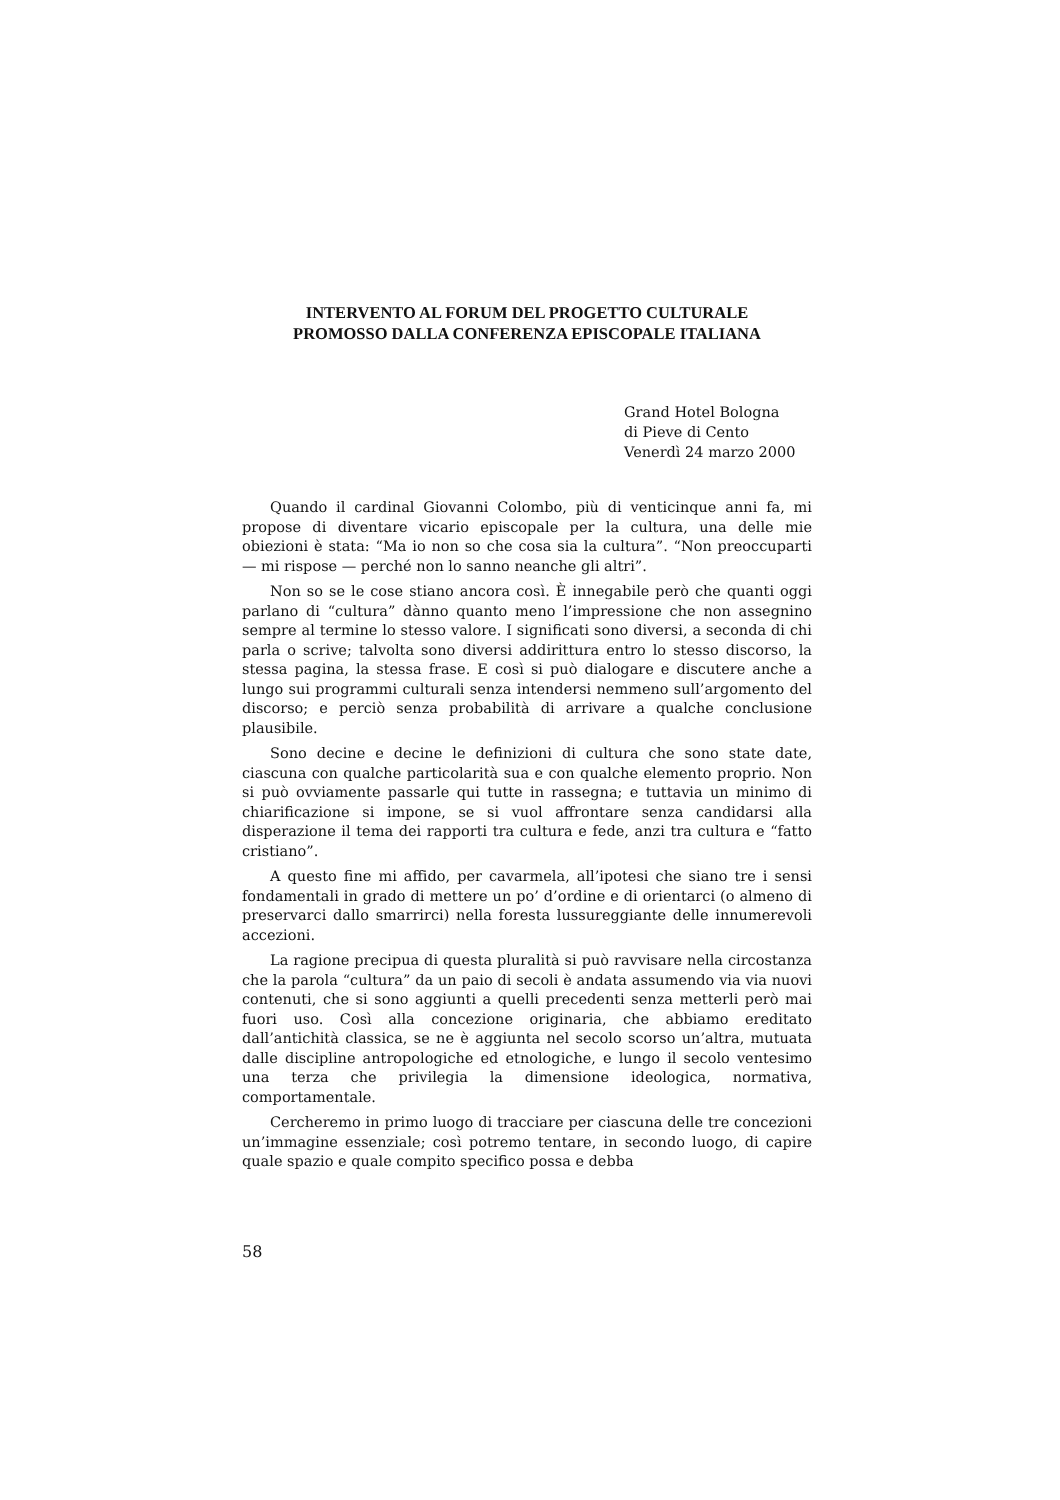INTERVENTO AL FORUM DEL PROGETTO CULTURALE
PROMOSSO DALLA CONFERENZA EPISCOPALE ITALIANA
Grand Hotel Bologna
di Pieve di Cento
Venerdì 24 marzo 2000
Quando il cardinal Giovanni Colombo, più di venticinque anni fa, mi propose di diventare vicario episcopale per la cultura, una delle mie obiezioni è stata: “Ma io non so che cosa sia la cultura”. “Non preoccuparti — mi rispose — perché non lo sanno neanche gli altri”.
Non so se le cose stiano ancora così. È innegabile però che quanti oggi parlano di “cultura” dànno quanto meno l’impressione che non assegnino sempre al termine lo stesso valore. I significati sono diversi, a seconda di chi parla o scrive; talvolta sono diversi addirittura entro lo stesso discorso, la stessa pagina, la stessa frase. E così si può dialogare e discutere anche a lungo sui programmi culturali senza intendersi nemmeno sull’argomento del discorso; e perciò senza probabilità di arrivare a qualche conclusione plausibile.
Sono decine e decine le definizioni di cultura che sono state date, ciascuna con qualche particolarità sua e con qualche elemento proprio. Non si può ovviamente passarle qui tutte in rassegna; e tuttavia un minimo di chiarificazione si impone, se si vuol affrontare senza candidarsi alla disperazione il tema dei rapporti tra cultura e fede, anzi tra cultura e “fatto cristiano”.
A questo fine mi affido, per cavarmela, all’ipotesi che siano tre i sensi fondamentali in grado di mettere un po’ d’ordine e di orientarci (o almeno di preservarci dallo smarrirci) nella foresta lussureggiante delle innumerevoli accezioni.
La ragione precipua di questa pluralità si può ravvisare nella circostanza che la parola “cultura” da un paio di secoli è andata assumendo via via nuovi contenuti, che si sono aggiunti a quelli precedenti senza metterli però mai fuori uso. Così alla concezione originaria, che abbiamo ereditato dall’antichità classica, se ne è aggiunta nel secolo scorso un’altra, mutuata dalle discipline antropologiche ed etnologiche, e lungo il secolo ventesimo una terza che privilegia la dimensione ideologica, normativa, comportamentale.
Cercheremo in primo luogo di tracciare per ciascuna delle tre concezioni un’immagine essenziale; così potremo tentare, in secondo luogo, di capire quale spazio e quale compito specifico possa e debba
58